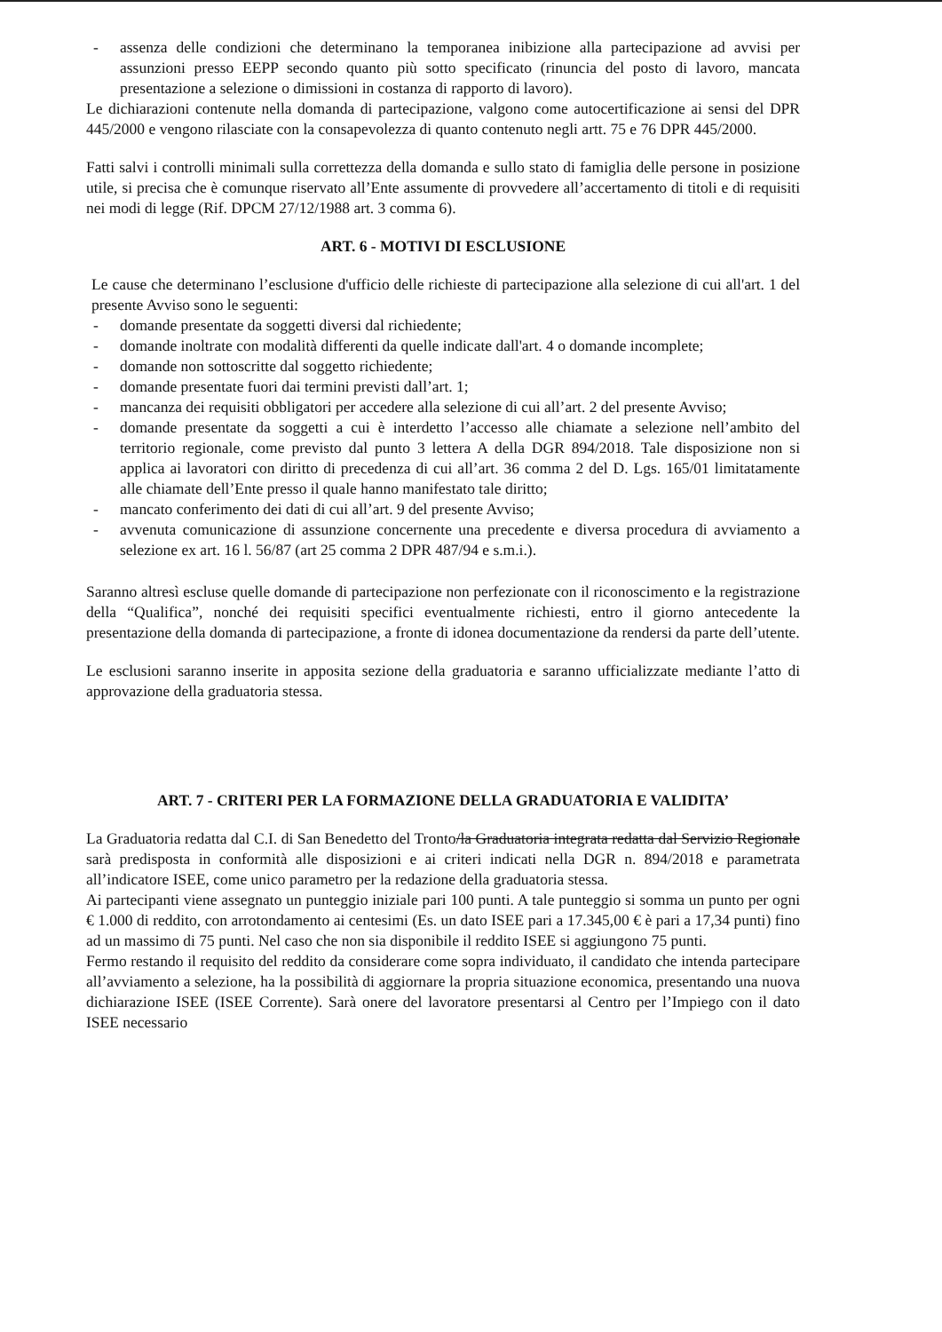- assenza delle condizioni che determinano la temporanea inibizione alla partecipazione ad avvisi per assunzioni presso EEPP secondo quanto più sotto specificato (rinuncia del posto di lavoro, mancata presentazione a selezione o dimissioni in costanza di rapporto di lavoro).
Le dichiarazioni contenute nella domanda di partecipazione, valgono come autocertificazione ai sensi del DPR 445/2000 e vengono rilasciate con la consapevolezza di quanto contenuto negli artt. 75 e 76 DPR 445/2000.
Fatti salvi i controlli minimali sulla correttezza della domanda e sullo stato di famiglia delle persone in posizione utile, si precisa che è comunque riservato all’Ente assumente di provvedere all’accertamento di titoli e di requisiti nei modi di legge (Rif. DPCM 27/12/1988 art. 3 comma 6).
ART. 6 - MOTIVI DI ESCLUSIONE
Le cause che determinano l’esclusione d'ufficio delle richieste di partecipazione alla selezione di cui all'art. 1 del presente Avviso sono le seguenti:
- domande presentate da soggetti diversi dal richiedente;
- domande inoltrate con modalità differenti da quelle indicate dall'art. 4 o domande incomplete;
- domande non sottoscritte dal soggetto richiedente;
- domande presentate fuori dai termini previsti dall’art. 1;
- mancanza dei requisiti obbligatori per accedere alla selezione di cui all’art. 2 del presente Avviso;
- domande presentate da soggetti a cui è interdetto l’accesso alle chiamate a selezione nell’ambito del territorio regionale, come previsto dal punto 3 lettera A della DGR 894/2018. Tale disposizione non si applica ai lavoratori con diritto di precedenza di cui all’art. 36 comma 2 del D. Lgs. 165/01 limitatamente alle chiamate dell’Ente presso il quale hanno manifestato tale diritto;
- mancato conferimento dei dati di cui all’art. 9 del presente Avviso;
- avvenuta comunicazione di assunzione concernente una precedente e diversa procedura di avviamento a selezione ex art. 16 l. 56/87 (art 25 comma 2 DPR 487/94 e s.m.i.).
Saranno altresì escluse quelle domande di partecipazione non perfezionate con il riconoscimento e la registrazione della “Qualifica”, nonché dei requisiti specifici eventualmente richiesti, entro il giorno antecedente la presentazione della domanda di partecipazione, a fronte di idonea documentazione da rendersi da parte dell’utente.
Le esclusioni saranno inserite in apposita sezione della graduatoria e saranno ufficializzate mediante l’atto di approvazione della graduatoria stessa.
ART. 7 - CRITERI PER LA FORMAZIONE DELLA GRADUATORIA E VALIDITA’
La Graduatoria redatta dal C.I. di San Benedetto del Tronto/la Graduatoria integrata redatta dal Servizio Regionale sarà predisposta in conformità alle disposizioni e ai criteri indicati nella DGR n. 894/2018 e parametrata all’indicatore ISEE, come unico parametro per la redazione della graduatoria stessa.
Ai partecipanti viene assegnato un punteggio iniziale pari 100 punti. A tale punteggio si somma un punto per ogni € 1.000 di reddito, con arrotondamento ai centesimi (Es. un dato ISEE pari a 17.345,00 € è pari a 17,34 punti) fino ad un massimo di 75 punti. Nel caso che non sia disponibile il reddito ISEE si aggiungono 75 punti.
Fermo restando il requisito del reddito da considerare come sopra individuato, il candidato che intenda partecipare all’avviamento a selezione, ha la possibilità di aggiornare la propria situazione economica, presentando una nuova dichiarazione ISEE (ISEE Corrente). Sarà onere del lavoratore presentarsi al Centro per l’Impiego con il dato ISEE necessario